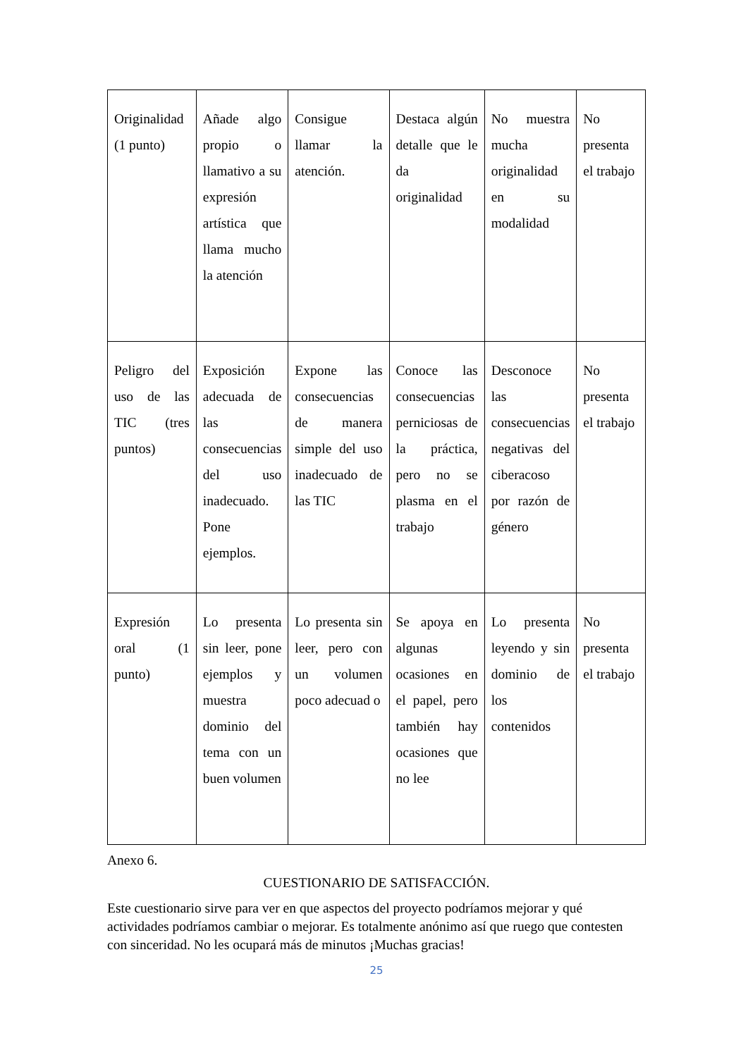| Originalidad (1 punto) | Añade algo propio o llamativo a su expresión artística que llama mucho la atención | Consigue llamar la atención. | Destaca algún detalle que le da originalidad | No muestra mucha originalidad en su modalidad | No presenta el trabajo |
| Peligro del uso de las TIC (tres puntos) | Exposición adecuada de las consecuencias del uso inadecuado. Pone ejemplos. | Expone las consecuencias de manera simple del uso inadecuado de las TIC | Conoce las consecuencias perniciosas de la práctica, pero no se plasma en el trabajo | Desconoce las consecuencias negativas del ciberacoso por razón de género | No presenta el trabajo |
| Expresión oral (1 punto) | Lo presenta sin leer, pone ejemplos y muestra dominio del tema con un buen volumen | Lo presenta sin leer, pero con un volumen poco adecuad o | Se apoya en algunas ocasiones en el papel, pero también hay ocasiones que no lee | Lo presenta leyendo y sin dominio de los contenidos | No presenta el trabajo |
Anexo 6.
CUESTIONARIO DE SATISFACCIÓN.
Este cuestionario sirve para ver en que aspectos del proyecto podríamos mejorar y qué actividades podríamos cambiar o mejorar. Es totalmente anónimo así que ruego que contesten con sinceridad. No les ocupará más de minutos ¡Muchas gracias!
25